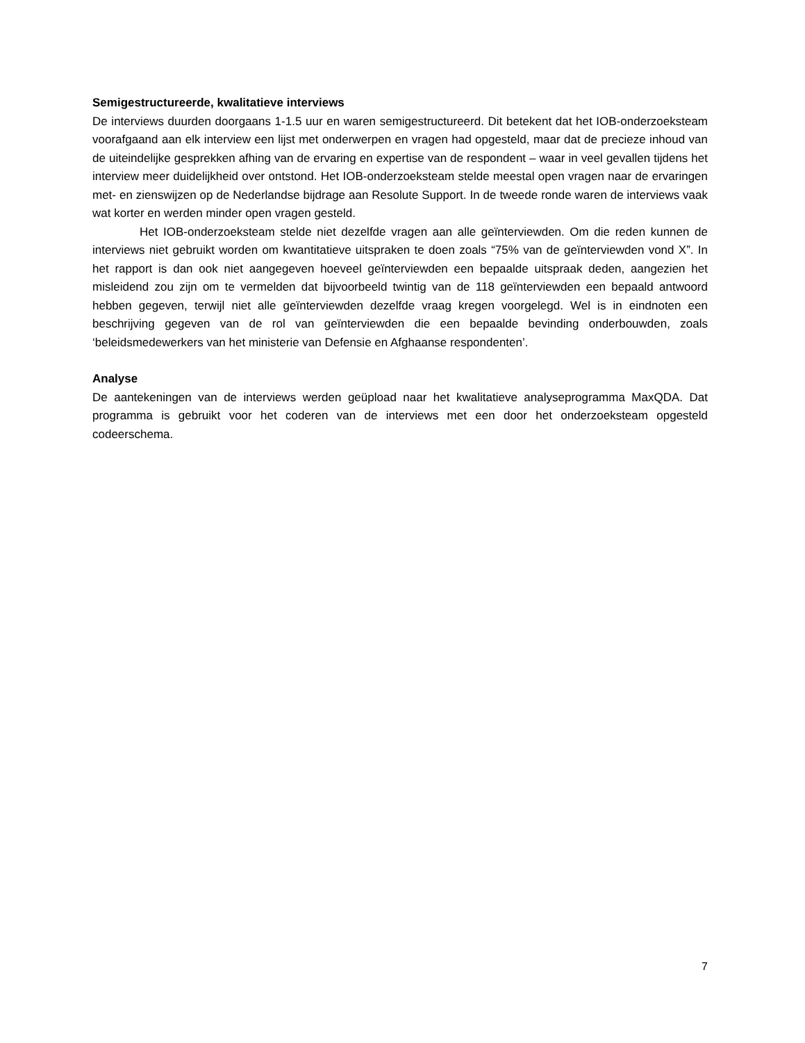Semigestructureerde, kwalitatieve interviews
De interviews duurden doorgaans 1-1.5 uur en waren semigestructureerd. Dit betekent dat het IOB-onderzoeksteam voorafgaand aan elk interview een lijst met onderwerpen en vragen had opgesteld, maar dat de precieze inhoud van de uiteindelijke gesprekken afhing van de ervaring en expertise van de respondent – waar in veel gevallen tijdens het interview meer duidelijkheid over ontstond. Het IOB-onderzoeksteam stelde meestal open vragen naar de ervaringen met- en zienswijzen op de Nederlandse bijdrage aan Resolute Support. In de tweede ronde waren de interviews vaak wat korter en werden minder open vragen gesteld.
Het IOB-onderzoeksteam stelde niet dezelfde vragen aan alle geïnterviewden. Om die reden kunnen de interviews niet gebruikt worden om kwantitatieve uitspraken te doen zoals “75% van de geïnterviewden vond X”. In het rapport is dan ook niet aangegeven hoeveel geïnterviewden een bepaalde uitspraak deden, aangezien het misleidend zou zijn om te vermelden dat bijvoorbeeld twintig van de 118 geïnterviewden een bepaald antwoord hebben gegeven, terwijl niet alle geïnterviewden dezelfde vraag kregen voorgelegd. Wel is in eindnoten een beschrijving gegeven van de rol van geïnterviewden die een bepaalde bevinding onderbouwden, zoals ‘beleidsmedewerkers van het ministerie van Defensie en Afghaanse respondenten’.
Analyse
De aantekeningen van de interviews werden geüpload naar het kwalitatieve analyseprogramma MaxQDA. Dat programma is gebruikt voor het coderen van de interviews met een door het onderzoeksteam opgesteld codeerschema.
7